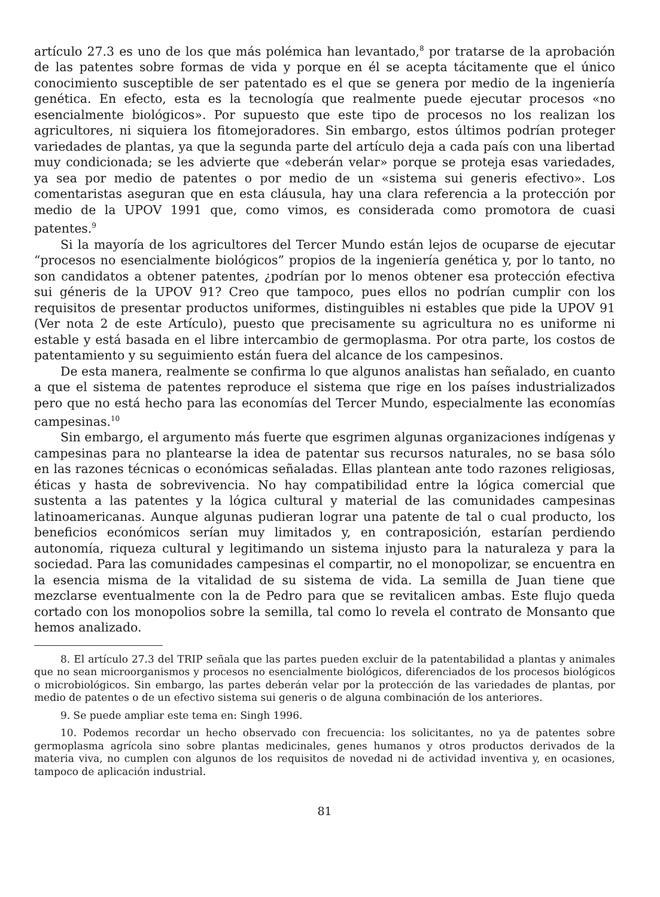artículo 27.3 es uno de los que más polémica han levantado,<sup>8</sup> por tratarse de la aprobación de las patentes sobre formas de vida y porque en él se acepta tácitamente que el único conocimiento susceptible de ser patentado es el que se genera por medio de la ingeniería genética. En efecto, esta es la tecnología que realmente puede ejecutar procesos «no esencialmente biológicos». Por supuesto que este tipo de procesos no los realizan los agricultores, ni siquiera los fitomejoradores. Sin embargo, estos últimos podrían proteger variedades de plantas, ya que la segunda parte del artículo deja a cada país con una libertad muy condicionada; se les advierte que «deberán velar» porque se proteja esas variedades, ya sea por medio de patentes o por medio de un «sistema sui generis efectivo». Los comentaristas aseguran que en esta cláusula, hay una clara referencia a la protección por medio de la UPOV 1991 que, como vimos, es considerada como promotora de cuasi patentes.<sup>9</sup>
Si la mayoría de los agricultores del Tercer Mundo están lejos de ocuparse de ejecutar “procesos no esencialmente biológicos” propios de la ingeniería genética y, por lo tanto, no son candidatos a obtener patentes, ¿podrían por lo menos obtener esa protección efectiva sui géneris de la UPOV 91? Creo que tampoco, pues ellos no podrían cumplir con los requisitos de presentar productos uniformes, distinguibles ni estables que pide la UPOV 91 (Ver nota 2 de este Artículo), puesto que precisamente su agricultura no es uniforme ni estable y está basada en el libre intercambio de germoplasma. Por otra parte, los costos de patentamiento y su seguimiento están fuera del alcance de los campesinos.
De esta manera, realmente se confirma lo que algunos analistas han señalado, en cuanto a que el sistema de patentes reproduce el sistema que rige en los países industrializados pero que no está hecho para las economías del Tercer Mundo, especialmente las economías campesinas.<sup>10</sup>
Sin embargo, el argumento más fuerte que esgrimen algunas organizaciones indígenas y campesinas para no plantearse la idea de patentar sus recursos naturales, no se basa sólo en las razones técnicas o económicas señaladas. Ellas plantean ante todo razones religiosas, éticas y hasta de sobrevivencia. No hay compatibilidad entre la lógica comercial que sustenta a las patentes y la lógica cultural y material de las comunidades campesinas latinoamericanas. Aunque algunas pudieran lograr una patente de tal o cual producto, los beneficios económicos serían muy limitados y, en contraposición, estarían perdiendo autonomía, riqueza cultural y legitimando un sistema injusto para la naturaleza y para la sociedad. Para las comunidades campesinas el compartir, no el monopolizar, se encuentra en la esencia misma de la vitalidad de su sistema de vida. La semilla de Juan tiene que mezclarse eventualmente con la de Pedro para que se revitalicen ambas. Este flujo queda cortado con los monopolios sobre la semilla, tal como lo revela el contrato de Monsanto que hemos analizado.
8. El artículo 27.3 del TRIP señala que las partes pueden excluir de la patentabilidad a plantas y animales que no sean microorganismos y procesos no esencialmente biológicos, diferenciados de los procesos biológicos o microbiológicos. Sin embargo, las partes deberán velar por la protección de las variedades de plantas, por medio de patentes o de un efectivo sistema sui generis o de alguna combinación de los anteriores.
9. Se puede ampliar este tema en: Singh 1996.
10. Podemos recordar un hecho observado con frecuencia: los solicitantes, no ya de patentes sobre germoplasma agrícola sino sobre plantas medicinales, genes humanos y otros productos derivados de la materia viva, no cumplen con algunos de los requisitos de novedad ni de actividad inventiva y, en ocasiones, tampoco de aplicación industrial.
81